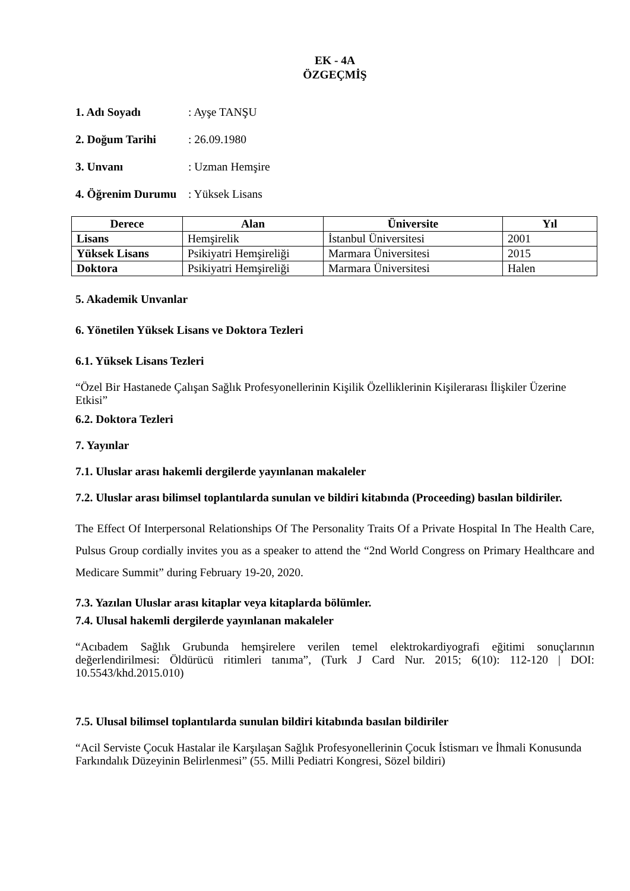EK - 4A
ÖZGEÇMİŞ
1. Adı Soyadı: Ayşe TANŞU 2. Doğum Tarihi: 26.09.1980 3. Unvanı: Uzman Hemşire 4. Öğrenim Durumu: Yüksek Lisans
| Derece | Alan | Üniversite | Yıl |
| --- | --- | --- | --- |
| Lisans | Hemşirelik | İstanbul Üniversitesi | 2001 |
| Yüksek Lisans | Psikiyatri Hemşireliği | Marmara Üniversitesi | 2015 |
| Doktora | Psikiyatri Hemşireliği | Marmara Üniversitesi | Halen |
5. Akademik Unvanlar
6. Yönetilen Yüksek Lisans ve Doktora Tezleri
6.1. Yüksek Lisans Tezleri
“Özel Bir Hastanede Çalışan Sağlık Profesyonellerinin Kişilik Özelliklerinin Kişilerarası İlişkiler Üzerine Etkisi”
6.2. Doktora Tezleri
7. Yayınlar
7.1. Uluslar arası hakemli dergilerde yayınlanan makaleler
7.2. Uluslar arası bilimsel toplantılarda sunulan ve bildiri kitabında (Proceeding) basılan bildiriler.
The Effect Of Interpersonal Relationships Of The Personality Traits Of a Private Hospital In The Health Care, Pulsus Group cordially invites you as a speaker to attend the “2nd World Congress on Primary Healthcare and Medicare Summit” during February 19-20, 2020.
7.3. Yazılan Uluslar arası kitaplar veya kitaplarda bölümler.
7.4. Ulusal hakemli dergilerde yayınlanan makaleler
“Acıbadem Sağlık Grubunda hemşirelere verilen temel elektrokardiyografi eğitimi sonuçlarının değerlendirilmesi: Öldürücü ritimleri tanıma”, (Turk J Card Nur. 2015; 6(10): 112-120 | DOI: 10.5543/khd.2015.010)
7.5. Ulusal bilimsel toplantılarda sunulan bildiri kitabında basılan bildiriler
“Acil Serviste Çocuk Hastalar ile Karşılaşan Sağlık Profesyonellerinin Çocuk İstismarı ve İhmali Konusunda Farkındalık Düzeyinin Belirlenmesi” (55. Milli Pediatri Kongresi, Sözel bildiri)